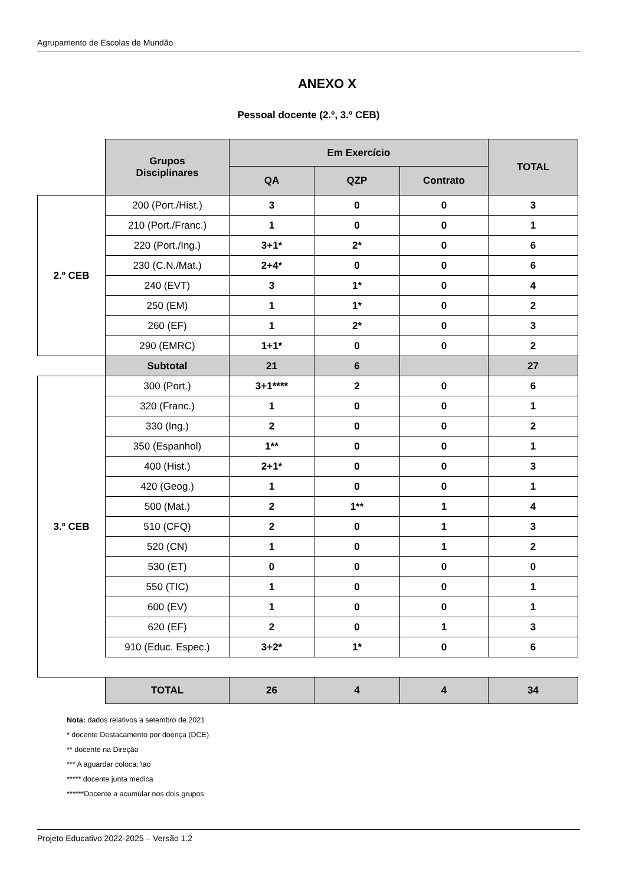Agrupamento de Escolas de Mundão
ANEXO X
Pessoal docente (2.º, 3.º CEB)
| | Grupos Disciplinares | Em Exercício | | | TOTAL |
| | | QA | QZP | Contrato | |
| 2.º CEB | 200 (Port./Hist.) | 3 | 0 | 0 | 3 |
| | 210 (Port./Franc.) | 1 | 0 | 0 | 1 |
| | 220 (Port./Ing.) | 3+1* | 2* | 0 | 6 |
| | 230 (C.N./Mat.) | 2+4* | 0 | 0 | 6 |
| | 240 (EVT) | 3 | 1* | 0 | 4 |
| | 250 (EM) | 1 | 1* | 0 | 2 |
| | 260 (EF) | 1 | 2* | 0 | 3 |
| | 290 (EMRC) | 1+1* | 0 | 0 | 2 |
| | Subtotal | 21 | 6 | | 27 |
| 3.º CEB | 300 (Port.) | 3+1**** | 2 | 0 | 6 |
| | 320 (Franc.) | 1 | 0 | 0 | 1 |
| | 330 (Ing.) | 2 | 0 | 0 | 2 |
| | 350 (Espanhol) | 1** | 0 | 0 | 1 |
| | 400 (Hist.) | 2+1* | 0 | 0 | 3 |
| | 420 (Geog.) | 1 | 0 | 0 | 1 |
| | 500 (Mat.) | 2 | 1** | 1 | 4 |
| | 510 (CFQ) | 2 | 0 | 1 | 3 |
| | 520 (CN) | 1 | 0 | 1 | 2 |
| | 530 (ET) | 0 | 0 | 0 | 0 |
| | 550 (TIC) | 1 | 0 | 0 | 1 |
| | 600 (EV) | 1 | 0 | 0 | 1 |
| | 620 (EF) | 2 | 0 | 1 | 3 |
| | 910 (Educ. Espec.) | 3+2* | 1* | 0 | 6 |
| | TOTAL | 26 | 4 | 4 | 34 |
Nota: dados relativos a setembro de 2021
* docente Destacamento por doença (DCE)
** docente na Direção
*** A aguardar coloca; \ao
***** docente junta medica
******Docente a acumular nos dois grupos
Projeto Educativo 2022-2025 – Versão 1.2